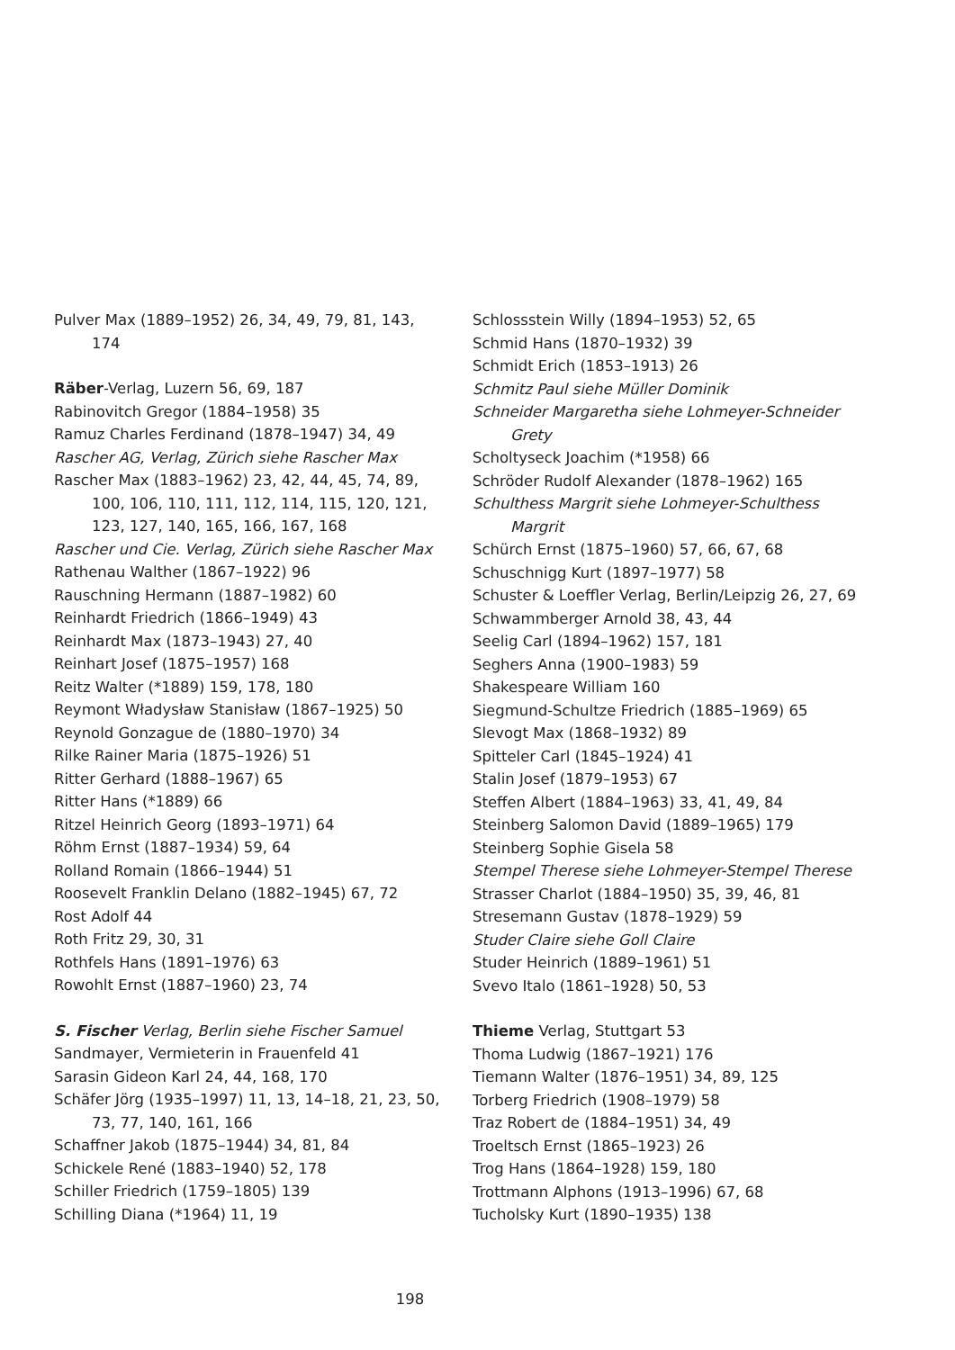Pulver Max (1889–1952) 26, 34, 49, 79, 81, 143, 174
Räber-Verlag, Luzern 56, 69, 187
Rabinovitch Gregor (1884–1958) 35
Ramuz Charles Ferdinand (1878–1947) 34, 49
Rascher AG, Verlag, Zürich siehe Rascher Max
Rascher Max (1883–1962) 23, 42, 44, 45, 74, 89, 100, 106, 110, 111, 112, 114, 115, 120, 121, 123, 127, 140, 165, 166, 167, 168
Rascher und Cie. Verlag, Zürich siehe Rascher Max
Rathenau Walther (1867–1922) 96
Rauschning Hermann (1887–1982) 60
Reinhardt Friedrich (1866–1949) 43
Reinhardt Max (1873–1943) 27, 40
Reinhart Josef (1875–1957) 168
Reitz Walter (*1889) 159, 178, 180
Reymont Władysław Stanisław (1867–1925) 50
Reynold Gonzague de (1880–1970) 34
Rilke Rainer Maria (1875–1926) 51
Ritter Gerhard (1888–1967) 65
Ritter Hans (*1889) 66
Ritzel Heinrich Georg (1893–1971) 64
Röhm Ernst (1887–1934) 59, 64
Rolland Romain (1866–1944) 51
Roosevelt Franklin Delano (1882–1945) 67, 72
Rost Adolf 44
Roth Fritz 29, 30, 31
Rothfels Hans (1891–1976) 63
Rowohlt Ernst (1887–1960) 23, 74
S. Fischer Verlag, Berlin siehe Fischer Samuel
Sandmayer, Vermieterin in Frauenfeld 41
Sarasin Gideon Karl 24, 44, 168, 170
Schäfer Jörg (1935–1997) 11, 13, 14–18, 21, 23, 50, 73, 77, 140, 161, 166
Schaffner Jakob (1875–1944) 34, 81, 84
Schickele René (1883–1940) 52, 178
Schiller Friedrich (1759–1805) 139
Schilling Diana (*1964) 11, 19
Schlossstein Willy (1894–1953) 52, 65
Schmid Hans (1870–1932) 39
Schmidt Erich (1853–1913) 26
Schmitz Paul siehe Müller Dominik
Schneider Margaretha siehe Lohmeyer-Schneider Grety
Scholtyseck Joachim (*1958) 66
Schröder Rudolf Alexander (1878–1962) 165
Schulthess Margrit siehe Lohmeyer-Schulthess Margrit
Schürch Ernst (1875–1960) 57, 66, 67, 68
Schuschnigg Kurt (1897–1977) 58
Schuster & Loeffler Verlag, Berlin/Leipzig 26, 27, 69
Schwammberger Arnold 38, 43, 44
Seelig Carl (1894–1962) 157, 181
Seghers Anna (1900–1983) 59
Shakespeare William 160
Siegmund-Schultze Friedrich (1885–1969) 65
Slevogt Max (1868–1932) 89
Spitteler Carl (1845–1924) 41
Stalin Josef (1879–1953) 67
Steffen Albert (1884–1963) 33, 41, 49, 84
Steinberg Salomon David (1889–1965) 179
Steinberg Sophie Gisela 58
Stempel Therese siehe Lohmeyer-Stempel Therese
Strasser Charlot (1884–1950) 35, 39, 46, 81
Stresemann Gustav (1878–1929) 59
Studer Claire siehe Goll Claire
Studer Heinrich (1889–1961) 51
Svevo Italo (1861–1928) 50, 53
Thieme Verlag, Stuttgart 53
Thoma Ludwig (1867–1921) 176
Tiemann Walter (1876–1951) 34, 89, 125
Torberg Friedrich (1908–1979) 58
Traz Robert de (1884–1951) 34, 49
Troeltsch Ernst (1865–1923) 26
Trog Hans (1864–1928) 159, 180
Trottmann Alphons (1913–1996) 67, 68
Tucholsky Kurt (1890–1935) 138
198